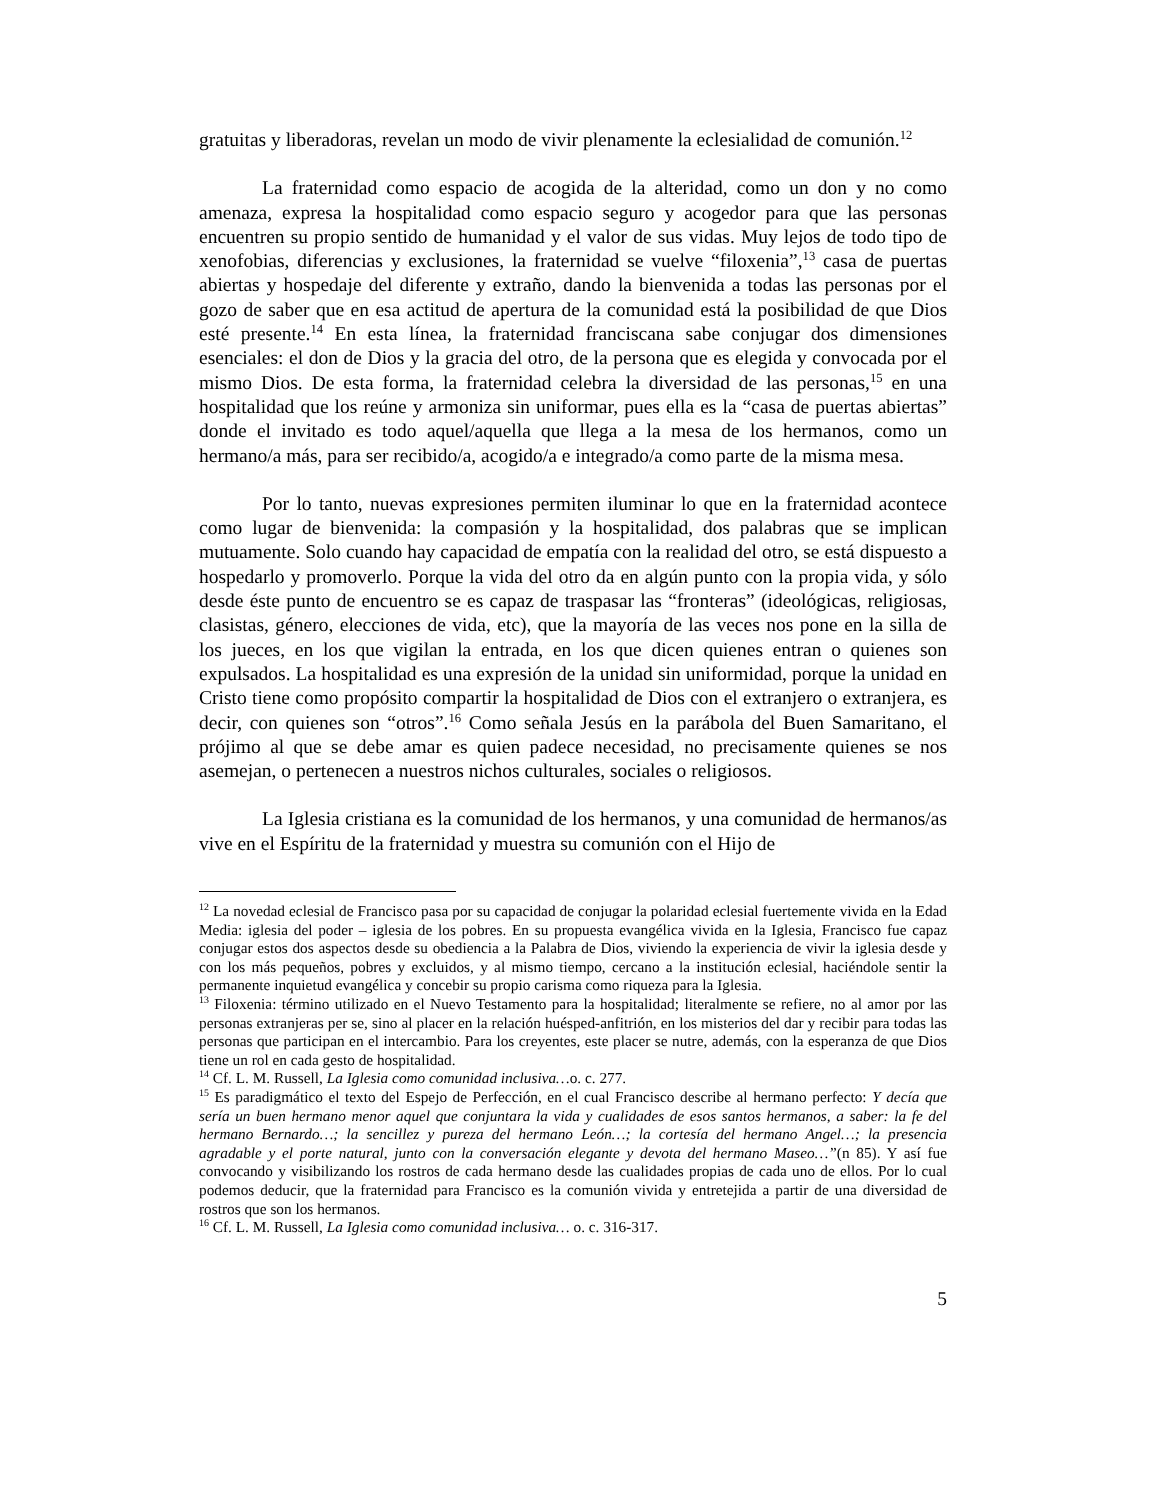gratuitas y liberadoras, revelan un modo de vivir plenamente la eclesialidad de comunión.<sup>12</sup>
La fraternidad como espacio de acogida de la alteridad, como un don y no como amenaza, expresa la hospitalidad como espacio seguro y acogedor para que las personas encuentren su propio sentido de humanidad y el valor de sus vidas. Muy lejos de todo tipo de xenofobias, diferencias y exclusiones, la fraternidad se vuelve “filoxenia”,<sup>13</sup> casa de puertas abiertas y hospedaje del diferente y extraño, dando la bienvenida a todas las personas por el gozo de saber que en esa actitud de apertura de la comunidad está la posibilidad de que Dios esté presente.<sup>14</sup> En esta línea, la fraternidad franciscana sabe conjugar dos dimensiones esenciales: el don de Dios y la gracia del otro, de la persona que es elegida y convocada por el mismo Dios. De esta forma, la fraternidad celebra la diversidad de las personas,<sup>15</sup> en una hospitalidad que los reúne y armoniza sin uniformar, pues ella es la “casa de puertas abiertas” donde el invitado es todo aquel/aquella que llega a la mesa de los hermanos, como un hermano/a más, para ser recibido/a, acogido/a e integrado/a como parte de la misma mesa.
Por lo tanto, nuevas expresiones permiten iluminar lo que en la fraternidad acontece como lugar de bienvenida: la compasión y la hospitalidad, dos palabras que se implican mutuamente. Solo cuando hay capacidad de empatía con la realidad del otro, se está dispuesto a hospedarlo y promoverlo. Porque la vida del otro da en algún punto con la propia vida, y sólo desde éste punto de encuentro se es capaz de traspasar las “fronteras” (ideológicas, religiosas, clasistas, género, elecciones de vida, etc), que la mayoría de las veces nos pone en la silla de los jueces, en los que vigilan la entrada, en los que dicen quienes entran o quienes son expulsados. La hospitalidad es una expresión de la unidad sin uniformidad, porque la unidad en Cristo tiene como propósito compartir la hospitalidad de Dios con el extranjero o extranjera, es decir, con quienes son “otros”.<sup>16</sup> Como señala Jesús en la parábola del Buen Samaritano, el prójimo al que se debe amar es quien padece necesidad, no precisamente quienes se nos asemejan, o pertenecen a nuestros nichos culturales, sociales o religiosos.
La Iglesia cristiana es la comunidad de los hermanos, y una comunidad de hermanos/as vive en el Espíritu de la fraternidad y muestra su comunión con el Hijo de
<sup>12</sup> La novedad eclesial de Francisco pasa por su capacidad de conjugar la polaridad eclesial fuertemente vivida en la Edad Media: iglesia del poder – iglesia de los pobres. En su propuesta evangélica vivida en la Iglesia, Francisco fue capaz conjugar estos dos aspectos desde su obediencia a la Palabra de Dios, viviendo la experiencia de vivir la iglesia desde y con los más pequeños, pobres y excluidos, y al mismo tiempo, cercano a la institución eclesial, haciéndole sentir la permanente inquietud evangélica y concebir su propio carisma como riqueza para la Iglesia.
<sup>13</sup> Filoxenia: término utilizado en el Nuevo Testamento para la hospitalidad; literalmente se refiere, no al amor por las personas extranjeras per se, sino al placer en la relación huésped-anfitrión, en los misterios del dar y recibir para todas las personas que participan en el intercambio. Para los creyentes, este placer se nutre, además, con la esperanza de que Dios tiene un rol en cada gesto de hospitalidad.
<sup>14</sup> Cf. L. M. Russell, La Iglesia como comunidad inclusiva…o. c. 277.
<sup>15</sup> Es paradigmático el texto del Espejo de Perfección, en el cual Francisco describe al hermano perfecto: Y decía que sería un buen hermano menor aquel que conjuntara la vida y cualidades de esos santos hermanos, a saber: la fe del hermano Bernardo…; la sencillez y pureza del hermano León…; la cortesía del hermano Angel…; la presencia agradable y el porte natural, junto con la conversación elegante y devota del hermano Maseo…”(n 85). Y así fue convocando y visibilizando los rostros de cada hermano desde las cualidades propias de cada uno de ellos. Por lo cual podemos deducir, que la fraternidad para Francisco es la comunión vivida y entretejida a partir de una diversidad de rostros que son los hermanos.
<sup>16</sup> Cf. L. M. Russell, La Iglesia como comunidad inclusiva… o. c. 316-317.
5